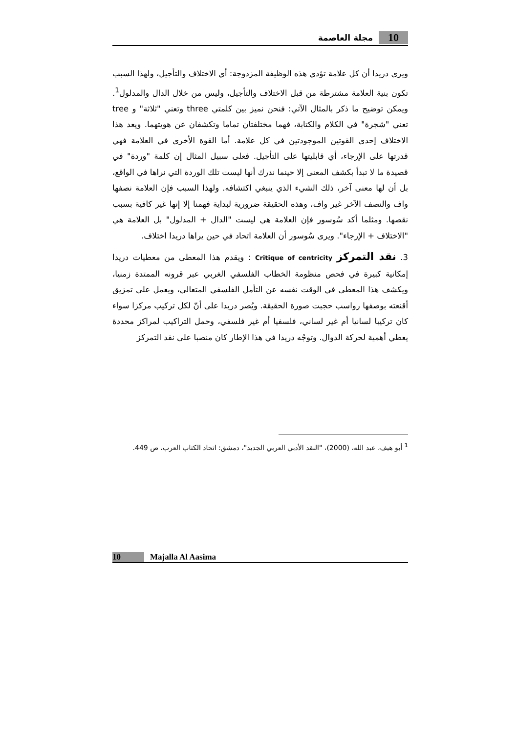10 مجلة العاصمة
ويرى دريدا أن كل علامة تؤدي هذه الوظيفة المزدوجة: أي الاختلاف والتأجيل، ولهذا السبب تكون بنية العلامة مشترطة من قبل الاختلاف والتأجيل، وليس من خلال الدال والمدلول<sup>1</sup>. ويمكن توضيح ما ذكر بالمثال الآتي: فنحن نميز بين كلمتي three وتعني "ثلاثة" و tree تعني "شجرة" في الكلام والكتابة، فهما مختلفتان تماما وتكشفان عن هويتهما. ويعد هذا الاختلاف إحدى القوتين الموجودتين في كل علامة. أما القوة الأخرى في العلامة فهي قدرتها على الإرجاء، أي قابليتها على التأجيل. فعلى سبيل المثال إن كلمة "وردة" في قصيدة ما لا تبدأ بكشف المعنى إلا حينما ندرك أنها ليست تلك الوردة التي نراها في الواقع، بل أن لها معنى آخر، ذلك الشيء الذي ينبغي اكتشافه. ولهذا السبب فإن العلامة نصفها واف والنصف الآخر غير واف، وهذه الحقيقة ضرورية لبداية فهمنا إلا إنها غير كافية بسبب نقصها. ومثلما أكد سُوسور فإن العلامة هي ليست "الدال + المدلول" بل العلامة هي "الاختلاف + الإرجاء". ويرى سُوسور أن العلامة اتحاد في حين يراها دريدا اختلاف.
3. نقد التمركز Critique of centricity : ويقدم هذا المعطى من معطيات دريدا إمكانية كبيرة في فحص منظومة الخطاب الفلسفي الغربي عبر قرونه الممتدة زمنيا، ويكشف هذا المعطى في الوقت نفسه عن التأمل الفلسفي المتعالي، ويعمل على تمزيق أقنعته بوصفها رواسب حجبت صورة الحقيقة. ويُصر دريدا على أنّ لكل تركيب مركزا سواء كان تركيبا لسانيا أم غير لساني، فلسفيا أم غير فلسفي، وحمل التراكيب لمراكز محددة يعطي أهمية لحركة الدوال. وتوجُه دريدا في هذا الإطار كان منصبا على نقد التمركز
<sup>1</sup> أبو هيف، عبد الله، (2000)، "النقد الأدبي العربي الجديد"، دمشق: اتحاد الكتاب العرب، ص 449.
10 Majalla Al Aasima